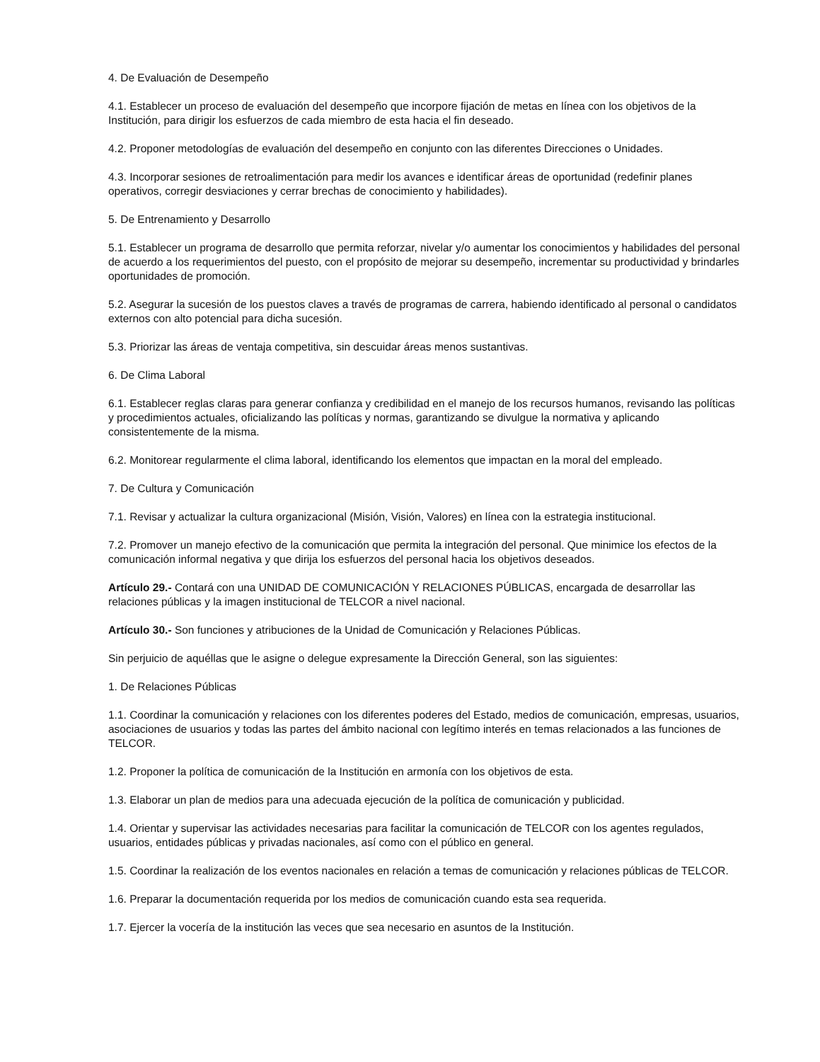4. De Evaluación de Desempeño
4.1. Establecer un proceso de evaluación del desempeño que incorpore fijación de metas en línea con los objetivos de la Institución, para dirigir los esfuerzos de cada miembro de esta hacia el fin deseado.
4.2. Proponer metodologías de evaluación del desempeño en conjunto con las diferentes Direcciones o Unidades.
4.3. Incorporar sesiones de retroalimentación para medir los avances e identificar áreas de oportunidad (redefinir planes operativos, corregir desviaciones y cerrar brechas de conocimiento y habilidades).
5. De Entrenamiento y Desarrollo
5.1. Establecer un programa de desarrollo que permita reforzar, nivelar y/o aumentar los conocimientos y habilidades del personal de acuerdo a los requerimientos del puesto, con el propósito de mejorar su desempeño, incrementar su productividad y brindarles oportunidades de promoción.
5.2. Asegurar la sucesión de los puestos claves a través de programas de carrera, habiendo identificado al personal o candidatos externos con alto potencial para dicha sucesión.
5.3. Priorizar las áreas de ventaja competitiva, sin descuidar áreas menos sustantivas.
6. De Clima Laboral
6.1. Establecer reglas claras para generar confianza y credibilidad en el manejo de los recursos humanos, revisando las políticas y procedimientos actuales, oficializando las políticas y normas, garantizando se divulgue la normativa y aplicando consistentemente de la misma.
6.2. Monitorear regularmente el clima laboral, identificando los elementos que impactan en la moral del empleado.
7. De Cultura y Comunicación
7.1. Revisar y actualizar la cultura organizacional (Misión, Visión, Valores) en línea con la estrategia institucional.
7.2. Promover un manejo efectivo de la comunicación que permita la integración del personal. Que minimice los efectos de la comunicación informal negativa y que dirija los esfuerzos del personal hacia los objetivos deseados.
Artículo 29.- Contará con una UNIDAD DE COMUNICACIÓN Y RELACIONES PÚBLICAS, encargada de desarrollar las relaciones públicas y la imagen institucional de TELCOR a nivel nacional.
Artículo 30.- Son funciones y atribuciones de la Unidad de Comunicación y Relaciones Públicas.
Sin perjuicio de aquéllas que le asigne o delegue expresamente la Dirección General, son las siguientes:
1. De Relaciones Públicas
1.1. Coordinar la comunicación y relaciones con los diferentes poderes del Estado, medios de comunicación, empresas, usuarios, asociaciones de usuarios y todas las partes del ámbito nacional con legítimo interés en temas relacionados a las funciones de TELCOR.
1.2. Proponer la política de comunicación de la Institución en armonía con los objetivos de esta.
1.3. Elaborar un plan de medios para una adecuada ejecución de la política de comunicación y publicidad.
1.4. Orientar y supervisar las actividades necesarias para facilitar la comunicación de TELCOR con los agentes regulados, usuarios, entidades públicas y privadas nacionales, así como con el público en general.
1.5. Coordinar la realización de los eventos nacionales en relación a temas de comunicación y relaciones públicas de TELCOR.
1.6. Preparar la documentación requerida por los medios de comunicación cuando esta sea requerida.
1.7. Ejercer la vocería de la institución las veces que sea necesario en asuntos de la Institución.